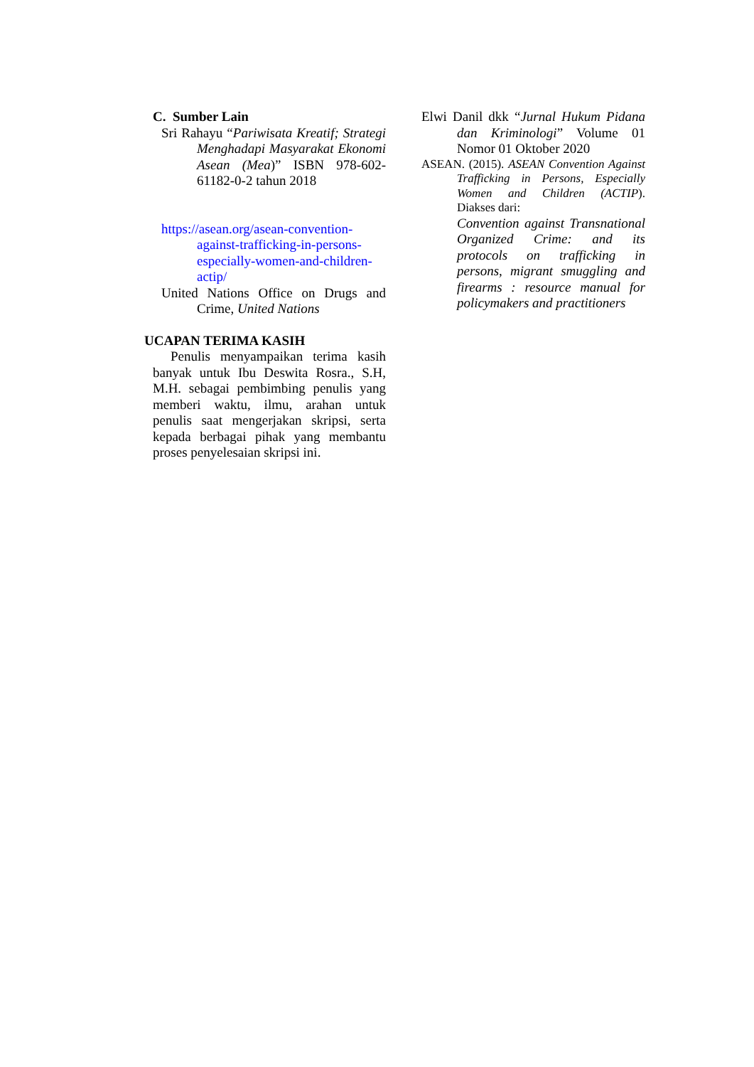C. Sumber Lain
Sri Rahayu “Pariwisata Kreatif; Strategi Menghadapi Masyarakat Ekonomi Asean (Mea)” ISBN 978-602-61182-0-2 tahun 2018
https://asean.org/asean-convention-against-trafficking-in-persons-especially-women-and-children-actip/
United Nations Office on Drugs and Crime, United Nations
UCAPAN TERIMA KASIH
Penulis menyampaikan terima kasih banyak untuk Ibu Deswita Rosra., S.H, M.H. sebagai pembimbing penulis yang memberi waktu, ilmu, arahan untuk penulis saat mengerjakan skripsi, serta kepada berbagai pihak yang membantu proses penyelesaian skripsi ini.
Elwi Danil dkk “Jurnal Hukum Pidana dan Kriminologi” Volume 01 Nomor 01 Oktober 2020
ASEAN. (2015). ASEAN Convention Against Trafficking in Persons, Especially Women and Children (ACTIP). Diakses dari:
Convention against Transnational Organized Crime: and its protocols on trafficking in persons, migrant smuggling and firearms : resource manual for policymakers and practitioners